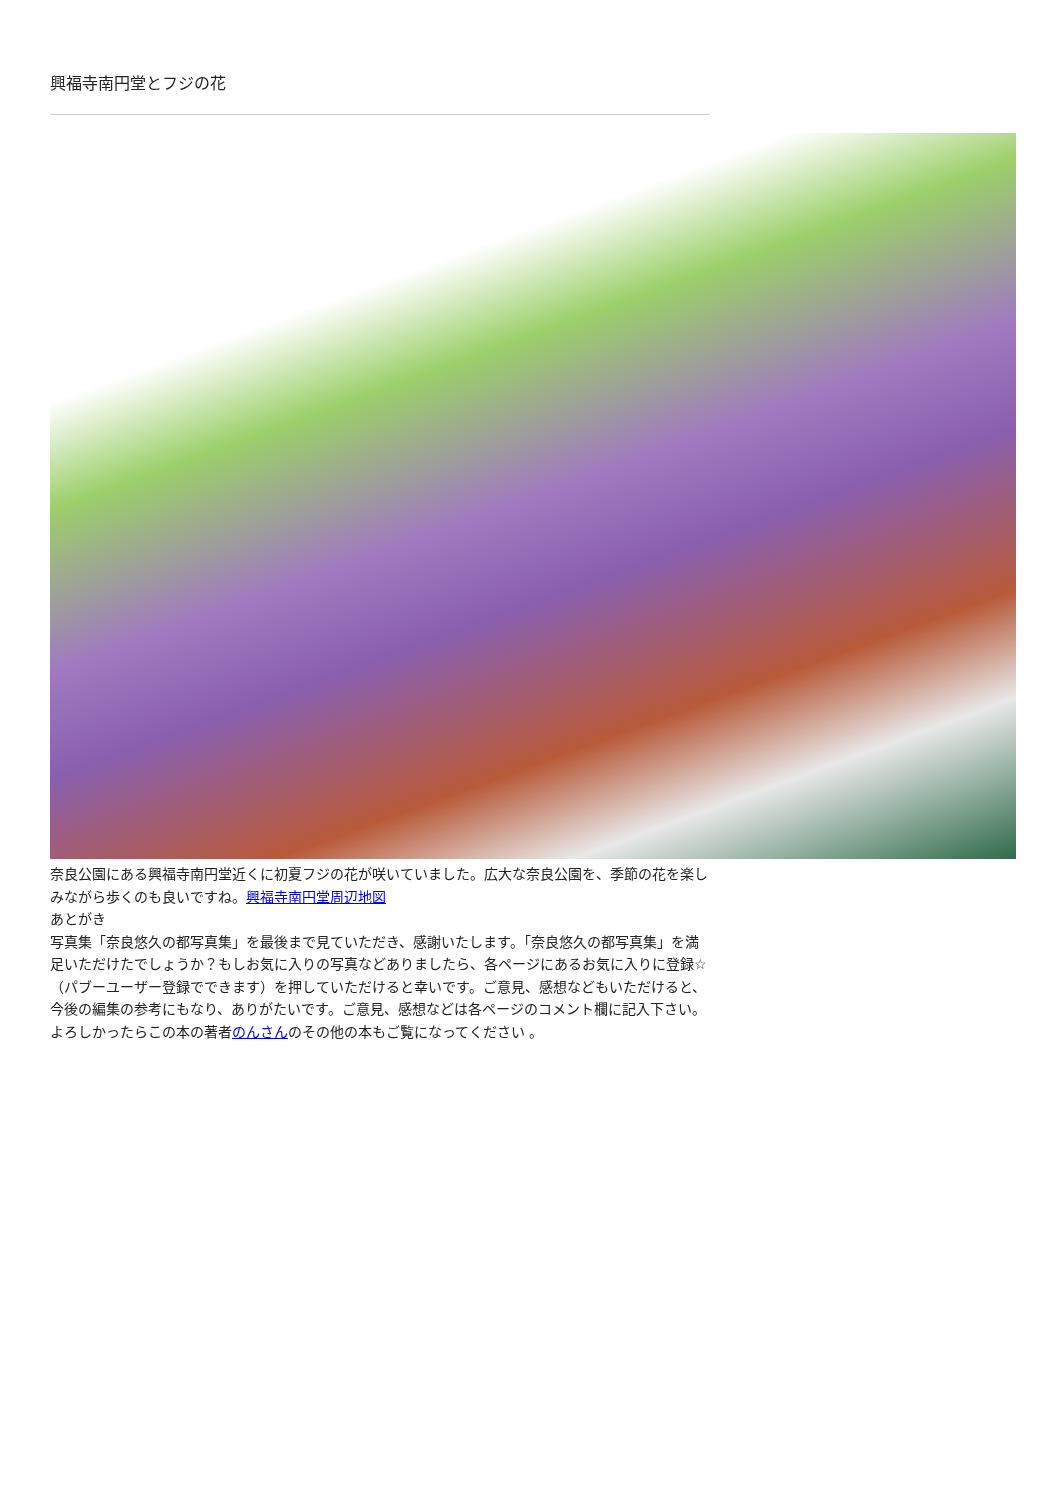興福寺南円堂とフジの花
奈良公園にある興福寺南円堂近くに初夏フジの花が咲いていました。広大な奈良公園を、季節の花を楽しみながら歩くのも良いですね。興福寺南円堂周辺地図
あとがき
写真集「奈良悠久の都写真集」を最後まで見ていただき、感謝いたします。「奈良悠久の都写真集」を満足いただけたでしょうか？もしお気に入りの写真などありましたら、各ページにあるお気に入りに登録☆（パブーユーザー登録でできます）を押していただけると幸いです。ご意見、感想などもいただけると、今後の編集の参考にもなり、ありがたいです。ご意見、感想などは各ページのコメント欄に記入下さい。
よろしかったらこの本の著者のんさんのその他の本もご覧になってください 。